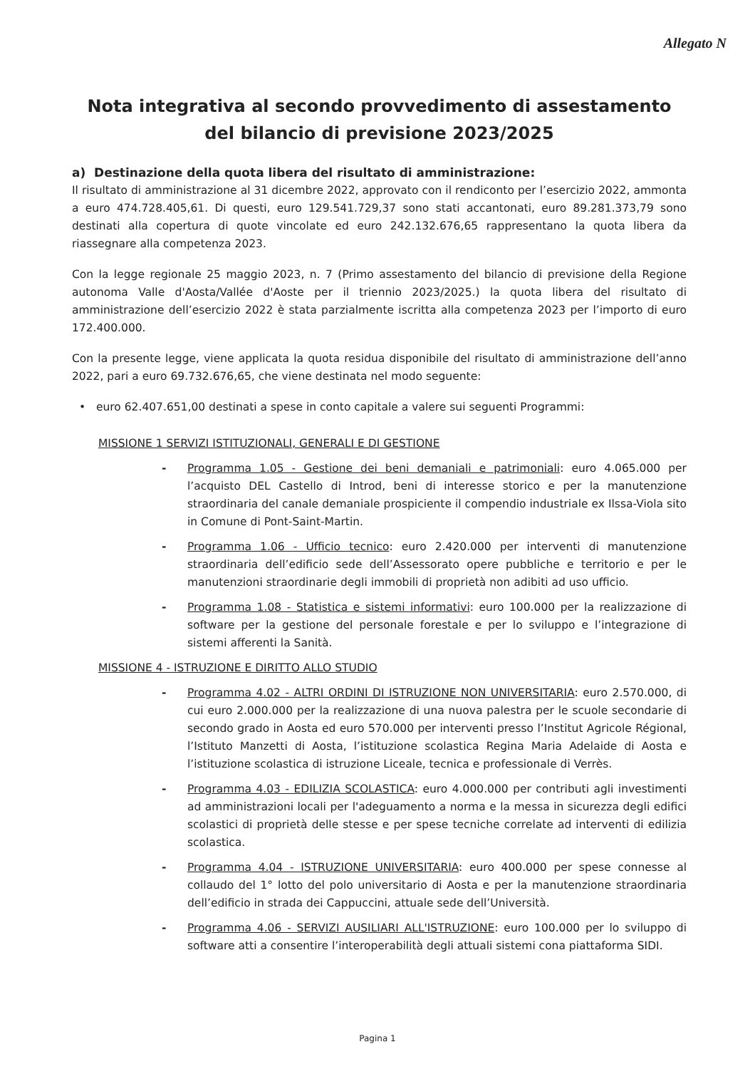Allegato N
Nota integrativa al secondo provvedimento di assestamento del bilancio di previsione 2023/2025
a) Destinazione della quota libera del risultato di amministrazione:
Il risultato di amministrazione al 31 dicembre 2022, approvato con il rendiconto per l’esercizio 2022, ammonta a euro 474.728.405,61. Di questi, euro 129.541.729,37 sono stati accantonati, euro 89.281.373,79 sono destinati alla copertura di quote vincolate ed euro 242.132.676,65 rappresentano la quota libera da riassegnare alla competenza 2023.
Con la legge regionale 25 maggio 2023, n. 7 (Primo assestamento del bilancio di previsione della Regione autonoma Valle d'Aosta/Vallée d'Aoste per il triennio 2023/2025.) la quota libera del risultato di amministrazione dell’esercizio 2022 è stata parzialmente iscritta alla competenza 2023 per l’importo di euro 172.400.000.
Con la presente legge, viene applicata la quota residua disponibile del risultato di amministrazione dell’anno 2022, pari a euro 69.732.676,65, che viene destinata nel modo seguente:
• euro 62.407.651,00 destinati a spese in conto capitale a valere sui seguenti Programmi:
MISSIONE 1 SERVIZI ISTITUZIONALI, GENERALI E DI GESTIONE
- Programma 1.05 - Gestione dei beni demaniali e patrimoniali: euro 4.065.000 per l’acquisto DEL Castello di Introd, beni di interesse storico e per la manutenzione straordinaria del canale demaniale prospiciente il compendio industriale ex Ilssa-Viola sito in Comune di Pont-Saint-Martin.
- Programma 1.06 - Ufficio tecnico: euro 2.420.000 per interventi di manutenzione straordinaria dell’edificio sede dell’Assessorato opere pubbliche e territorio e per le manutenzioni straordinarie degli immobili di proprietà non adibiti ad uso ufficio.
- Programma 1.08 - Statistica e sistemi informativi: euro 100.000 per la realizzazione di software per la gestione del personale forestale e per lo sviluppo e l’integrazione di sistemi afferenti la Sanità.
MISSIONE 4 - ISTRUZIONE E DIRITTO ALLO STUDIO
- Programma 4.02 - ALTRI ORDINI DI ISTRUZIONE NON UNIVERSITARIA: euro 2.570.000, di cui euro 2.000.000 per la realizzazione di una nuova palestra per le scuole secondarie di secondo grado in Aosta ed euro 570.000 per interventi presso l’Institut Agricole Régional, l’Istituto Manzetti di Aosta, l’istituzione scolastica Regina Maria Adelaide di Aosta e l’istituzione scolastica di istruzione Liceale, tecnica e professionale di Verrès.
- Programma 4.03 - EDILIZIA SCOLASTICA: euro 4.000.000 per contributi agli investimenti ad amministrazioni locali per l'adeguamento a norma e la messa in sicurezza degli edifici scolastici di proprietà delle stesse e per spese tecniche correlate ad interventi di edilizia scolastica.
- Programma 4.04 - ISTRUZIONE UNIVERSITARIA: euro 400.000 per spese connesse al collaudo del 1° lotto del polo universitario di Aosta e per la manutenzione straordinaria dell’edificio in strada dei Cappuccini, attuale sede dell’Università.
- Programma 4.06 - SERVIZI AUSILIARI ALL'ISTRUZIONE: euro 100.000 per lo sviluppo di software atti a consentire l’interoperabilità degli attuali sistemi cona piattaforma SIDI.
Pagina 1